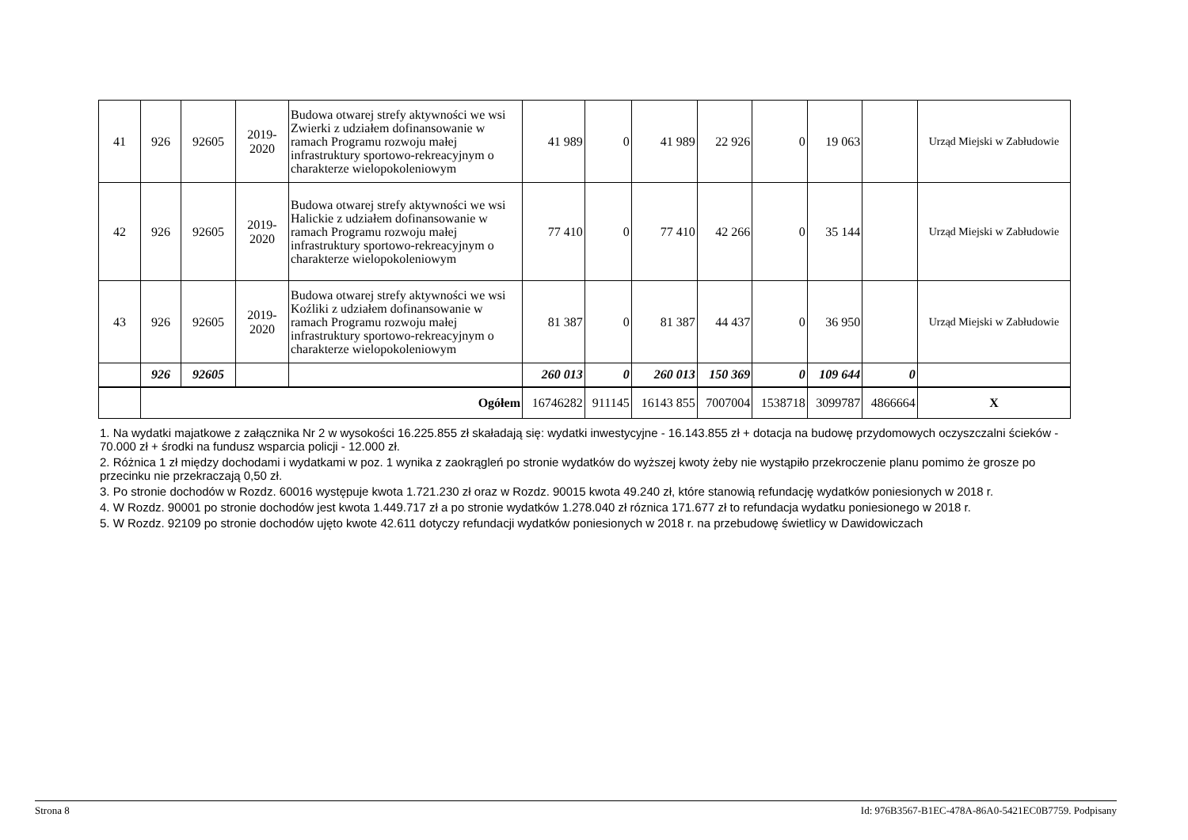| 41 | 926 | 92605 | 2019- 2020 | Budowa otwarej strefy aktywności we wsi Zwierki z udziałem dofinansowanie w ramach Programu rozwoju małej infrastruktury sportowo-rekreacyjnym o charakterze wielopokoleniowym | 41 989 | 0 | 41 989 | 22 926 | 0 | 19 063 | | Urząd Miejski w Zabłudowie |
| 42 | 926 | 92605 | 2019- 2020 | Budowa otwarej strefy aktywności we wsi Halickie z udziałem dofinansowanie w ramach Programu rozwoju małej infrastruktury sportowo-rekreacyjnym o charakterze wielopokoleniowym | 77 410 | 0 | 77 410 | 42 266 | 0 | 35 144 | | Urząd Miejski w Zabłudowie |
| 43 | 926 | 92605 | 2019- 2020 | Budowa otwarej strefy aktywności we wsi Koźliki z udziałem dofinansowanie w ramach Programu rozwoju małej infrastruktury sportowo-rekreacyjnym o charakterze wielopokoleniowym | 81 387 | 0 | 81 387 | 44 437 | 0 | 36 950 | | Urząd Miejski w Zabłudowie |
| | 926 | 92605 | | | 260 013 | 0 | 260 013 | 150 369 | 0 | 109 644 | 0 | |
| | Ogółem | | | | 16746282 | 911145 | 16143 855 | 7007004 | 1538718 | 3099787 | 4866664 | X |
1. Na wydatki majatkowe z załącznika Nr 2 w wysokości 16.225.855 zł skaładają się: wydatki inwestycyjne - 16.143.855 zł + dotacja na budowę przydomowych oczyszczalni ścieków - 70.000 zł + środki na fundusz wsparcia policji - 12.000 zł.
2. Różnica 1 zł między dochodami i wydatkami w poz. 1 wynika z zaokrągleń po stronie wydatków do wyższej kwoty żeby nie wystąpiło przekroczenie planu pomimo że grosze po przecinku nie przekraczają 0,50 zł.
3. Po stronie dochodów w Rozdz. 60016 występuje kwota 1.721.230 zł oraz w Rozdz. 90015 kwota 49.240 zł, które stanowią refundację wydatków poniesionych w 2018 r.
4. W Rozdz. 90001 po stronie dochodów jest kwota 1.449.717 zł a po stronie wydatków 1.278.040 zł róznica 171.677 zł to refundacja wydatku poniesionego w 2018 r.
5. W Rozdz. 92109 po stronie dochodów ujęto kwote 42.611 dotyczy refundacji wydatków poniesionych w 2018 r. na przebudowę świetlicy w Dawidowiczach
Strona 8 Id: 976B3567-B1EC-478A-86A0-5421EC0B7759. Podpisany